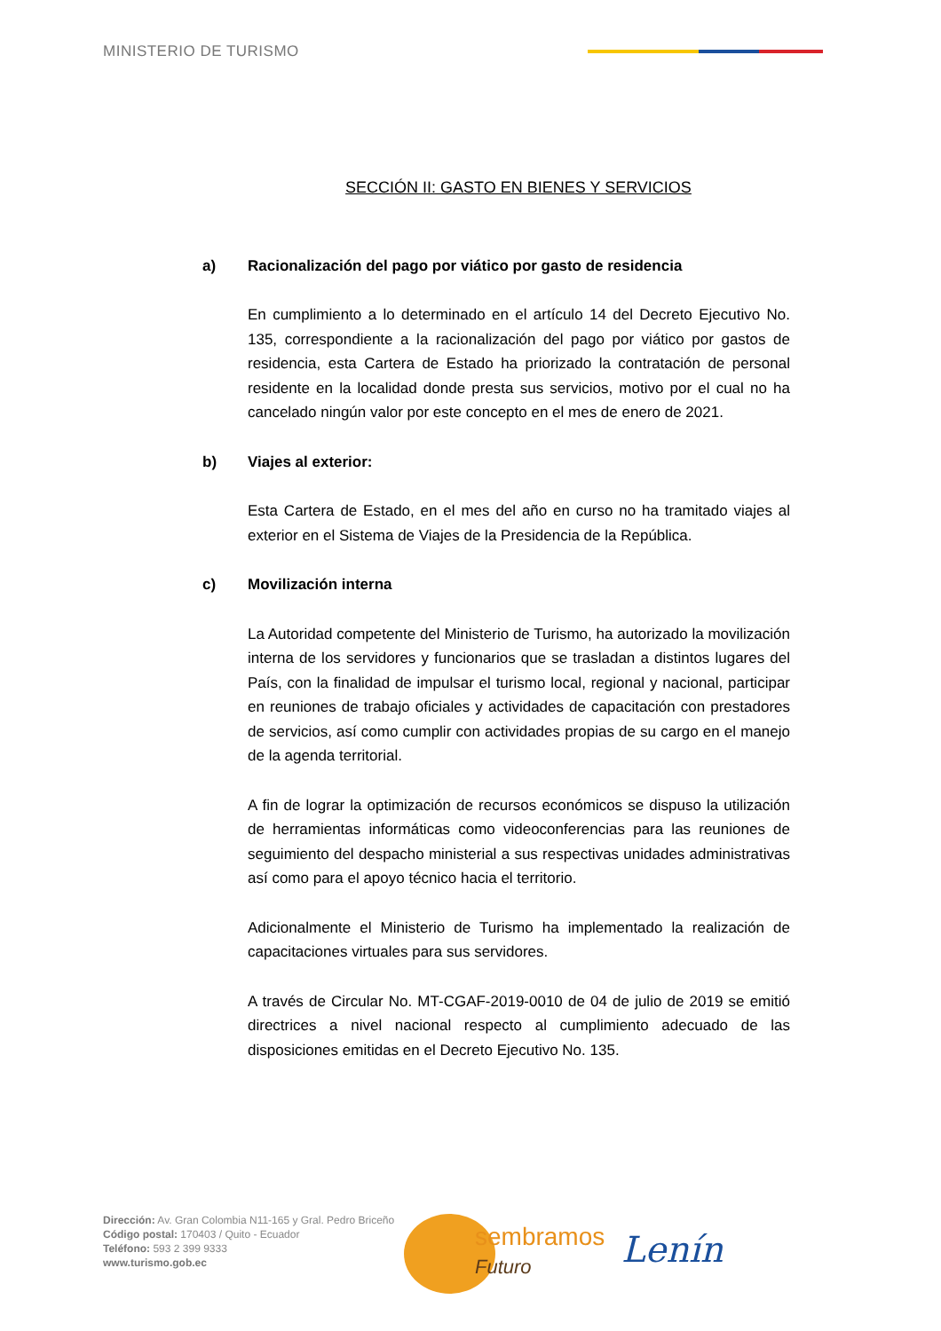MINISTERIO DE TURISMO
SECCIÓN II: GASTO EN BIENES Y SERVICIOS
a) Racionalización del pago por viático por gasto de residencia
En cumplimiento a lo determinado en el artículo 14 del Decreto Ejecutivo No. 135, correspondiente a la racionalización del pago por viático por gastos de residencia, esta Cartera de Estado ha priorizado la contratación de personal residente en la localidad donde presta sus servicios, motivo por el cual no ha cancelado ningún valor por este concepto en el mes de enero de 2021.
b) Viajes al exterior:
Esta Cartera de Estado, en el mes del año en curso no ha tramitado viajes al exterior en el Sistema de Viajes de la Presidencia de la República.
c) Movilización interna
La Autoridad competente del Ministerio de Turismo, ha autorizado la movilización interna de los servidores y funcionarios que se trasladan a distintos lugares del País, con la finalidad de impulsar el turismo local, regional y nacional, participar en reuniones de trabajo oficiales y actividades de capacitación con prestadores de servicios, así como cumplir con actividades propias de su cargo en el manejo de la agenda territorial.
A fin de lograr la optimización de recursos económicos se dispuso la utilización de herramientas informáticas como videoconferencias para las reuniones de seguimiento del despacho ministerial a sus respectivas unidades administrativas así como para el apoyo técnico hacia el territorio.
Adicionalmente el Ministerio de Turismo ha implementado la realización de capacitaciones virtuales para sus servidores.
A través de Circular No. MT-CGAF-2019-0010 de 04 de julio de 2019 se emitió directrices a nivel nacional respecto al cumplimiento adecuado de las disposiciones emitidas en el Decreto Ejecutivo No. 135.
Dirección: Av. Gran Colombia N11-165 y Gral. Pedro Briceño
Código postal: 170403 / Quito - Ecuador
Teléfono: 593 2 399 9333
www.turismo.gob.ec
sembramos
Futuro
Lenín